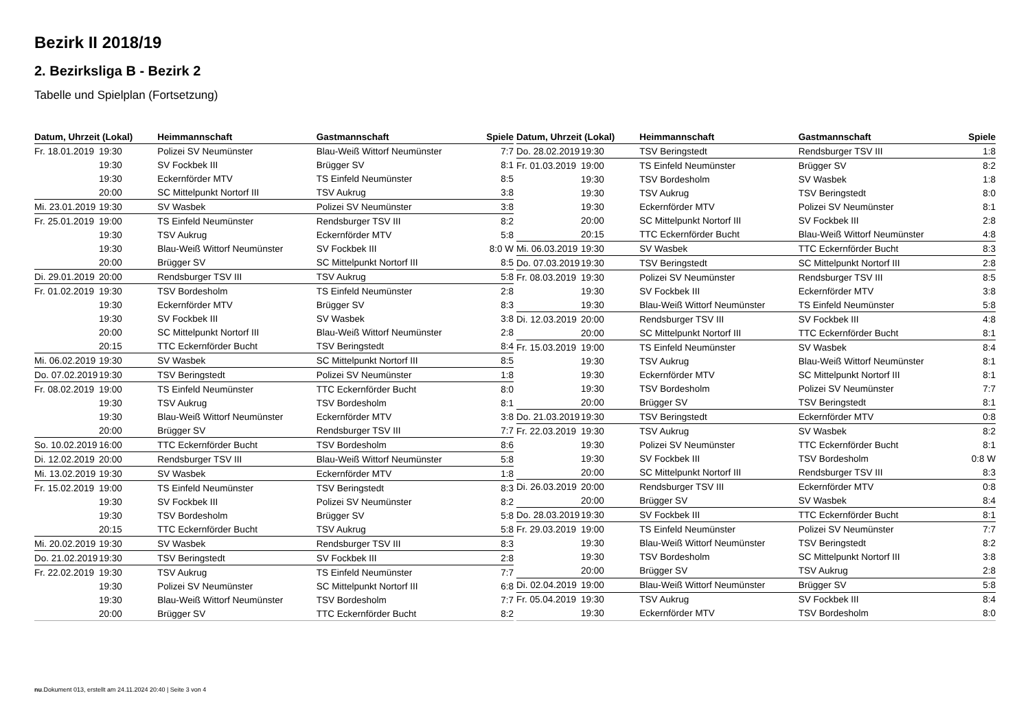Bezirk II 2018/19
2. Bezirksliga B - Bezirk 2
Tabelle und Spielplan (Fortsetzung)
| Datum, Uhrzeit (Lokal) | | Heimmannschaft | Gastmannschaft | Spiele |
| --- | --- | --- | --- | --- |
| Fr. 18.01.2019 | 19:30 | Polizei SV Neumünster | Blau-Weiß Wittorf Neumünster | 7:7 |
| | 19:30 | SV Fockbek III | Brügger SV | 8:1 |
| | 19:30 | Eckernförder MTV | TS Einfeld Neumünster | 8:5 |
| | 20:00 | SC Mittelpunkt Nortorf III | TSV Aukrug | 3:8 |
| Mi. 23.01.2019 | 19:30 | SV Wasbek | Polizei SV Neumünster | 3:8 |
| Fr. 25.01.2019 | 19:00 | TS Einfeld Neumünster | Rendsburger TSV III | 8:2 |
| | 19:30 | TSV Aukrug | Eckernförder MTV | 5:8 |
| | 19:30 | Blau-Weiß Wittorf Neumünster | SV Fockbek III | 8:0 W |
| | 20:00 | Brügger SV | SC Mittelpunkt Nortorf III | 8:5 |
| Di. 29.01.2019 | 20:00 | Rendsburger TSV III | TSV Aukrug | 5:8 |
| Fr. 01.02.2019 | 19:30 | TSV Bordesholm | TS Einfeld Neumünster | 2:8 |
| | 19:30 | Eckernförder MTV | Brügger SV | 8:3 |
| | 19:30 | SV Fockbek III | SV Wasbek | 3:8 |
| | 20:00 | SC Mittelpunkt Nortorf III | Blau-Weiß Wittorf Neumünster | 2:8 |
| | 20:15 | TTC Eckernförder Bucht | TSV Beringstedt | 8:4 |
| Mi. 06.02.2019 | 19:30 | SV Wasbek | SC Mittelpunkt Nortorf III | 8:5 |
| Do. 07.02.2019 | 19:30 | TSV Beringstedt | Polizei SV Neumünster | 1:8 |
| Fr. 08.02.2019 | 19:00 | TS Einfeld Neumünster | TTC Eckernförder Bucht | 8:0 |
| | 19:30 | TSV Aukrug | TSV Bordesholm | 8:1 |
| | 19:30 | Blau-Weiß Wittorf Neumünster | Eckernförder MTV | 3:8 |
| | 20:00 | Brügger SV | Rendsburger TSV III | 7:7 |
| So. 10.02.2019 | 16:00 | TTC Eckernförder Bucht | TSV Bordesholm | 8:6 |
| Di. 12.02.2019 | 20:00 | Rendsburger TSV III | Blau-Weiß Wittorf Neumünster | 5:8 |
| Mi. 13.02.2019 | 19:30 | SV Wasbek | Eckernförder MTV | 1:8 |
| Fr. 15.02.2019 | 19:00 | TS Einfeld Neumünster | TSV Beringstedt | 8:3 |
| | 19:30 | SV Fockbek III | Polizei SV Neumünster | 8:2 |
| | 19:30 | TSV Bordesholm | Brügger SV | 5:8 |
| | 20:15 | TTC Eckernförder Bucht | TSV Aukrug | 5:8 |
| Mi. 20.02.2019 | 19:30 | SV Wasbek | Rendsburger TSV III | 8:3 |
| Do. 21.02.2019 | 19:30 | TSV Beringstedt | SV Fockbek III | 2:8 |
| Fr. 22.02.2019 | 19:30 | TSV Aukrug | TS Einfeld Neumünster | 7:7 |
| | 19:30 | Polizei SV Neumünster | SC Mittelpunkt Nortorf III | 6:8 |
| | 19:30 | Blau-Weiß Wittorf Neumünster | TSV Bordesholm | 7:7 |
| | 20:00 | Brügger SV | TTC Eckernförder Bucht | 8:2 |
| Datum, Uhrzeit (Lokal) | | Heimmannschaft | Gastmannschaft | Spiele |
| --- | --- | --- | --- | --- |
| Do. 28.02.2019 | 19:30 | TSV Beringstedt | Rendsburger TSV III | 1:8 |
| Fr. 01.03.2019 | 19:00 | TS Einfeld Neumünster | Brügger SV | 8:2 |
| | 19:30 | TSV Bordesholm | SV Wasbek | 1:8 |
| | 19:30 | TSV Aukrug | TSV Beringstedt | 8:0 |
| | 19:30 | Eckernförder MTV | Polizei SV Neumünster | 8:1 |
| | 20:00 | SC Mittelpunkt Nortorf III | SV Fockbek III | 2:8 |
| | 20:15 | TTC Eckernförder Bucht | Blau-Weiß Wittorf Neumünster | 4:8 |
| Mi. 06.03.2019 | 19:30 | SV Wasbek | TTC Eckernförder Bucht | 8:3 |
| Do. 07.03.2019 | 19:30 | TSV Beringstedt | SC Mittelpunkt Nortorf III | 2:8 |
| Fr. 08.03.2019 | 19:30 | Polizei SV Neumünster | Rendsburger TSV III | 8:5 |
| | 19:30 | SV Fockbek III | Eckernförder MTV | 3:8 |
| | 19:30 | Blau-Weiß Wittorf Neumünster | TS Einfeld Neumünster | 5:8 |
| Di. 12.03.2019 | 20:00 | Rendsburger TSV III | SV Fockbek III | 4:8 |
| | 20:00 | SC Mittelpunkt Nortorf III | TTC Eckernförder Bucht | 8:1 |
| Fr. 15.03.2019 | 19:00 | TS Einfeld Neumünster | SV Wasbek | 8:4 |
| | 19:30 | TSV Aukrug | Blau-Weiß Wittorf Neumünster | 8:1 |
| | 19:30 | Eckernförder MTV | SC Mittelpunkt Nortorf III | 8:1 |
| | 19:30 | TSV Bordesholm | Polizei SV Neumünster | 7:7 |
| | 20:00 | Brügger SV | TSV Beringstedt | 8:1 |
| Do. 21.03.2019 | 19:30 | TSV Beringstedt | Eckernförder MTV | 0:8 |
| Fr. 22.03.2019 | 19:30 | TSV Aukrug | SV Wasbek | 8:2 |
| | 19:30 | Polizei SV Neumünster | TTC Eckernförder Bucht | 8:1 |
| | 19:30 | SV Fockbek III | TSV Bordesholm | 0:8 W |
| | 20:00 | SC Mittelpunkt Nortorf III | Rendsburger TSV III | 8:3 |
| Di. 26.03.2019 | 20:00 | Rendsburger TSV III | Eckernförder MTV | 0:8 |
| | 20:00 | Brügger SV | SV Wasbek | 8:4 |
| Do. 28.03.2019 | 19:30 | SV Fockbek III | TTC Eckernförder Bucht | 8:1 |
| Fr. 29.03.2019 | 19:00 | TS Einfeld Neumünster | Polizei SV Neumünster | 7:7 |
| | 19:30 | Blau-Weiß Wittorf Neumünster | TSV Beringstedt | 8:2 |
| | 19:30 | TSV Bordesholm | SC Mittelpunkt Nortorf III | 3:8 |
| | 20:00 | Brügger SV | TSV Aukrug | 2:8 |
| Di. 02.04.2019 | 19:00 | Blau-Weiß Wittorf Neumünster | Brügger SV | 5:8 |
| Fr. 05.04.2019 | 19:30 | TSV Aukrug | SV Fockbek III | 8:4 |
| | 19:30 | Eckernförder MTV | TSV Bordesholm | 8:0 |
nu.Dokument 013, erstellt am 24.11.2024 20:40 | Seite 3 von 4